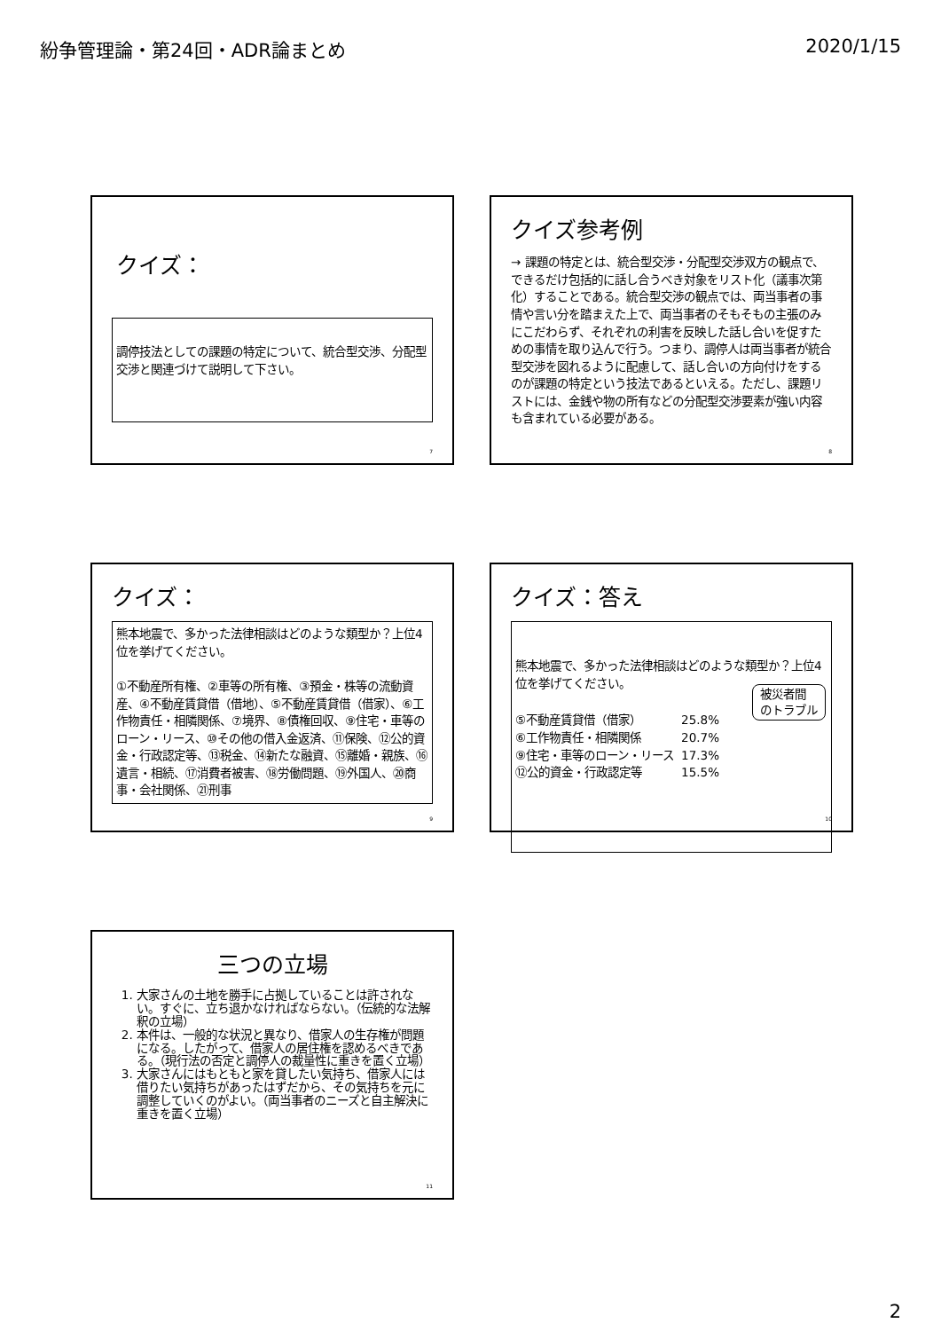紛争管理論・第24回・ADR論まとめ 2020/1/15
クイズ：
調停技法としての課題の特定について、統合型交渉、分配型交渉と関連づけて説明して下さい。
7
クイズ参考例
→ 課題の特定とは、統合型交渉・分配型交渉双方の観点で、できるだけ包括的に話し合うべき対象をリスト化（議事次第化）することである。統合型交渉の観点では、両当事者の事情や言い分を踏まえた上で、両当事者のそもそもの主張のみにこだわらず、それぞれの利害を反映した話し合いを促すための事情を取り込んで行う。つまり、調停人は両当事者が統合型交渉を図れるように配慮して、話し合いの方向付けをするのが課題の特定という技法であるといえる。ただし、課題リストには、金銭や物の所有などの分配型交渉要素が強い内容も含まれている必要がある。
8
クイズ：
熊本地震で、多かった法律相談はどのような類型か？上位4位を挙げてください。
①不動産所有権、②車等の所有権、③預金・株等の流動資産、④不動産賃貸借（借地）、⑤不動産賃貸借（借家）、⑥工作物責任・相隣関係、⑦境界、⑧債権回収、⑨住宅・車等のローン・リース、⑩その他の借入金返済、⑪保険、⑫公的資金・行政認定等、⑬税金、⑭新たな融資、⑮離婚・親族、⑯遺言・相続、⑰消費者被害、⑱労働問題、⑲外国人、⑳商事・会社関係、㉑刑事
9
クイズ：答え
熊本地震で、多かった法律相談はどのような類型か？上位4位を挙げてください。
被災者間
のトラブル
| ⑤不動産賃貸借（借家） | 25.8% |
| ⑥工作物責任・相隣関係 | 20.7% |
| ⑨住宅・車等のローン・リース | 17.3% |
| ⑫公的資金・行政認定等 | 15.5% |
10
三つの立場
1. 大家さんの土地を勝手に占拠していることは許されない。すぐに、立ち退かなければならない。（伝統的な法解釈の立場）
2. 本件は、一般的な状況と異なり、借家人の生存権が問題になる。したがって、借家人の居住権を認めるべきである。（現行法の否定と調停人の裁量性に重きを置く立場）
3. 大家さんにはもともと家を貸したい気持ち、借家人には借りたい気持ちがあったはずだから、その気持ちを元に調整していくのがよい。（両当事者のニーズと自主解決に重きを置く立場）
11
2